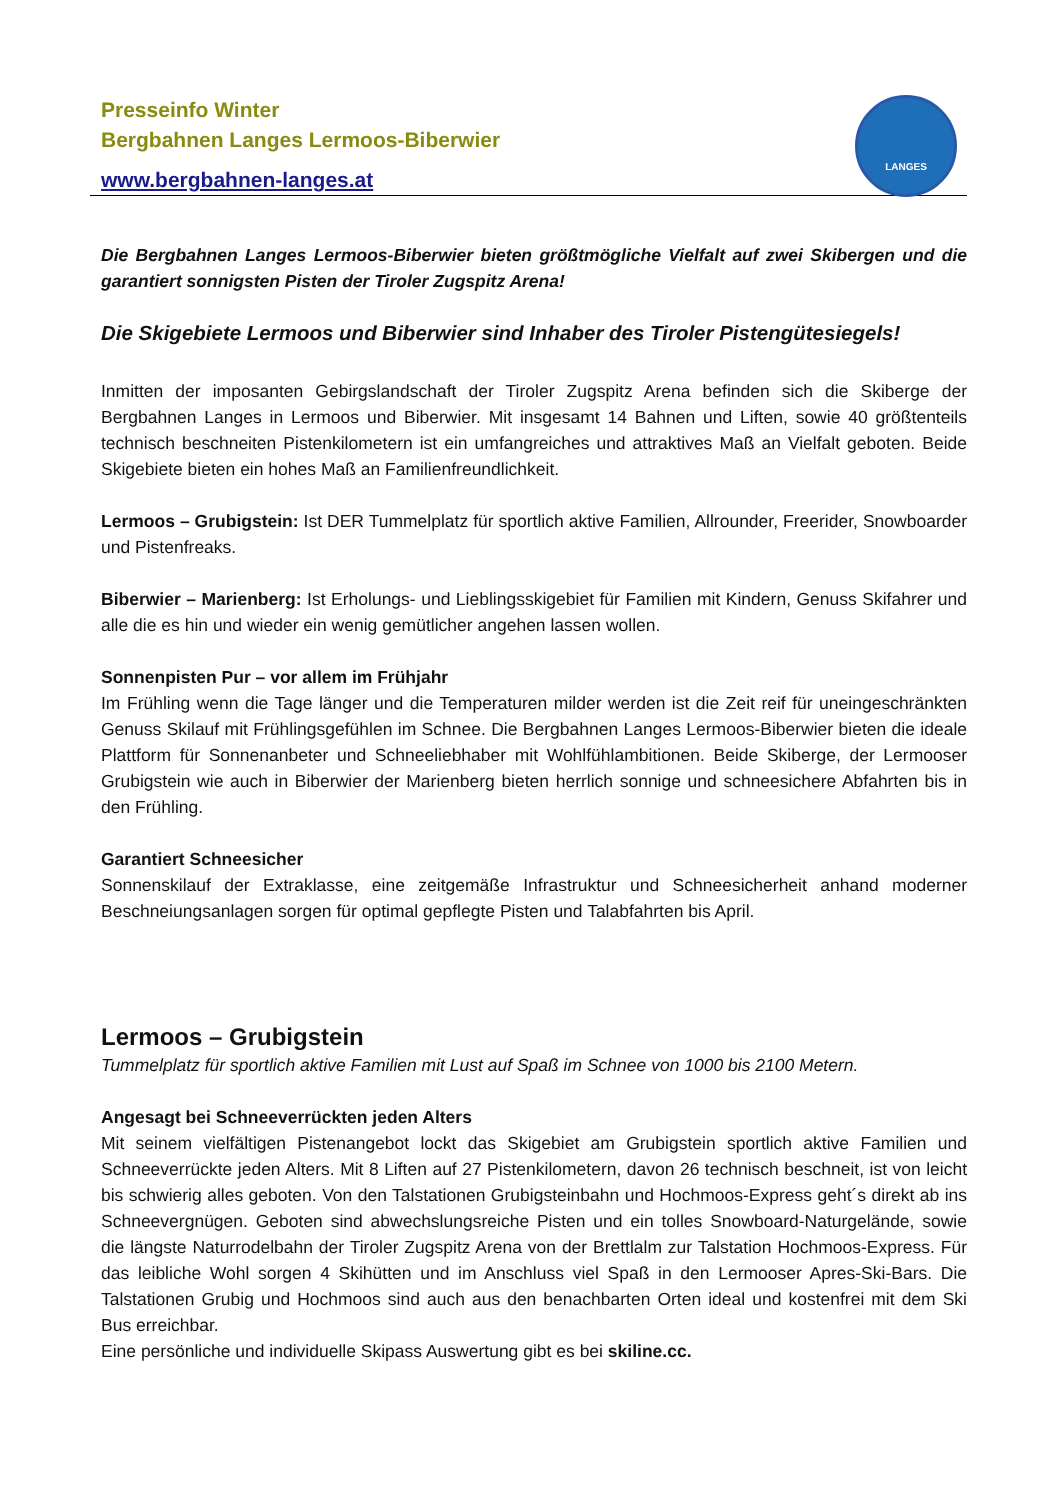Presseinfo Winter
Bergbahnen Langes Lermoos-Biberwier
www.bergbahnen-langes.at
LANGES
Die Bergbahnen Langes Lermoos-Biberwier bieten größtmögliche Vielfalt auf zwei Skibergen und die garantiert sonnigsten Pisten der Tiroler Zugspitz Arena!
Die Skigebiete Lermoos und Biberwier sind Inhaber des Tiroler Pistengütesiegels!
Inmitten der imposanten Gebirgslandschaft der Tiroler Zugspitz Arena befinden sich die Skiberge der Bergbahnen Langes in Lermoos und Biberwier. Mit insgesamt 14 Bahnen und Liften, sowie 40 größtenteils technisch beschneiten Pistenkilometern ist ein umfangreiches und attraktives Maß an Vielfalt geboten. Beide Skigebiete bieten ein hohes Maß an Familienfreundlichkeit.
Lermoos – Grubigstein: Ist DER Tummelplatz für sportlich aktive Familien, Allrounder, Freerider, Snowboarder und Pistenfreaks.
Biberwier – Marienberg: Ist Erholungs- und Lieblingsskigebiet für Familien mit Kindern, Genuss Skifahrer und alle die es hin und wieder ein wenig gemütlicher angehen lassen wollen.
Sonnenpisten Pur – vor allem im Frühjahr
Im Frühling wenn die Tage länger und die Temperaturen milder werden ist die Zeit reif für uneingeschränkten Genuss Skilauf mit Frühlingsgefühlen im Schnee. Die Bergbahnen Langes Lermoos-Biberwier bieten die ideale Plattform für Sonnenanbeter und Schneeliebhaber mit Wohlfühlambitionen. Beide Skiberge, der Lermooser Grubigstein wie auch in Biberwier der Marienberg bieten herrlich sonnige und schneesichere Abfahrten bis in den Frühling.
Garantiert Schneesicher
Sonnenskilauf der Extraklasse, eine zeitgemäße Infrastruktur und Schneesicherheit anhand moderner Beschneiungsanlagen sorgen für optimal gepflegte Pisten und Talabfahrten bis April.
Lermoos – Grubigstein
Tummelplatz für sportlich aktive Familien mit Lust auf Spaß im Schnee von 1000 bis 2100 Metern.
Angesagt bei Schneeverrückten jeden Alters
Mit seinem vielfältigen Pistenangebot lockt das Skigebiet am Grubigstein sportlich aktive Familien und Schneeverrückte jeden Alters. Mit 8 Liften auf 27 Pistenkilometern, davon 26 technisch beschneit, ist von leicht bis schwierig alles geboten. Von den Talstationen Grubigsteinbahn und Hochmoos-Express geht´s direkt ab ins Schneevergnügen. Geboten sind abwechslungsreiche Pisten und ein tolles Snowboard-Naturgelände, sowie die längste Naturrodelbahn der Tiroler Zugspitz Arena von der Brettlalm zur Talstation Hochmoos-Express. Für das leibliche Wohl sorgen 4 Skihütten und im Anschluss viel Spaß in den Lermooser Apres-Ski-Bars. Die Talstationen Grubig und Hochmoos sind auch aus den benachbarten Orten ideal und kostenfrei mit dem Ski Bus erreichbar.
Eine persönliche und individuelle Skipass Auswertung gibt es bei skiline.cc.